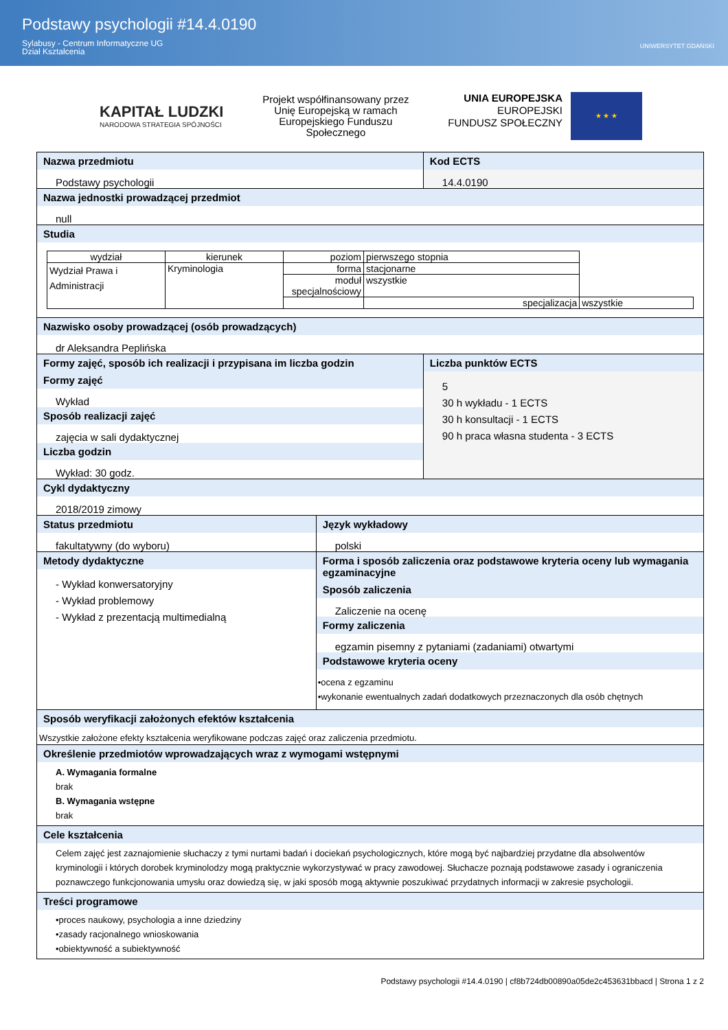Podstawy psychologii #14.4.0190
Sylabusy - Centrum Informatyczne UG
Dział Kształcenia
UNIWERSYTET GDAŃSKI
KAPITAŁ LUDZKI
NARODOWA STRATEGIA SPÓJNOŚCI
Projekt współfinansowany przez
Unię Europejską w ramach
Europejskiego Funduszu
Społecznego
UNIA EUROPEJSKA
EUROPEJSKI
FUNDUSZ SPOŁECZNY
★ ★ ★
Nazwa przedmiotu
Podstawy psychologii
Kod ECTS
14.4.0190
Nazwa jednostki prowadzącej przedmiot
null
Studia
| wydział | kierunek | poziom | pierwszego stopnia | |
| Wydział Prawa i Administracji | Kryminologia | forma | stacjonarne | |
| | | moduł specjalnościowy | wszystkie | |
| | | | specjalizacja | wszystkie |
Nazwisko osoby prowadzącej (osób prowadzących)
dr Aleksandra Peplińska
Formy zajęć, sposób ich realizacji i przypisana im liczba godzin
Formy zajęć
Wykład
Sposób realizacji zajęć
zajęcia w sali dydaktycznej
Liczba godzin
Wykład: 30 godz.
Liczba punktów ECTS
5
30 h wykładu - 1 ECTS
30 h konsultacji - 1 ECTS
90 h praca własna studenta - 3 ECTS
Cykl dydaktyczny
2018/2019 zimowy
Status przedmiotu
fakultatywny (do wyboru)
Język wykładowy
polski
Metody dydaktyczne
- Wykład konwersatoryjny
- Wykład problemowy
- Wykład z prezentacją multimedialną
Forma i sposób zaliczenia oraz podstawowe kryteria oceny lub wymagania egzaminacyjne
Sposób zaliczenia
Zaliczenie na ocenę
Formy zaliczenia
egzamin pisemny z pytaniami (zadaniami) otwartymi
Podstawowe kryteria oceny
•ocena z egzaminu
•wykonanie ewentualnych zadań dodatkowych przeznaczonych dla osób chętnych
Sposób weryfikacji założonych efektów kształcenia
Wszystkie założone efekty kształcenia weryfikowane podczas zajęć oraz zaliczenia przedmiotu.
Określenie przedmiotów wprowadzających wraz z wymogami wstępnymi
A. Wymagania formalne
brak
B. Wymagania wstępne
brak
Cele kształcenia
Celem zajęć jest zaznajomienie słuchaczy z tymi nurtami badań i dociekań psychologicznych, które mogą być najbardziej przydatne dla absolwentów kryminologii i których dorobek kryminolodzy mogą praktycznie wykorzystywać w pracy zawodowej. Słuchacze poznają podstawowe zasady i ograniczenia poznawczego funkcjonowania umysłu oraz dowiedzą się, w jaki sposób mogą aktywnie poszukiwać przydatnych informacji w zakresie psychologii.
Treści programowe
•proces naukowy, psychologia a inne dziedziny
•zasady racjonalnego wnioskowania
•obiektywność a subiektywność
Podstawy psychologii #14.4.0190 | cf8b724db00890a05de2c453631bbacd | Strona 1 z 2